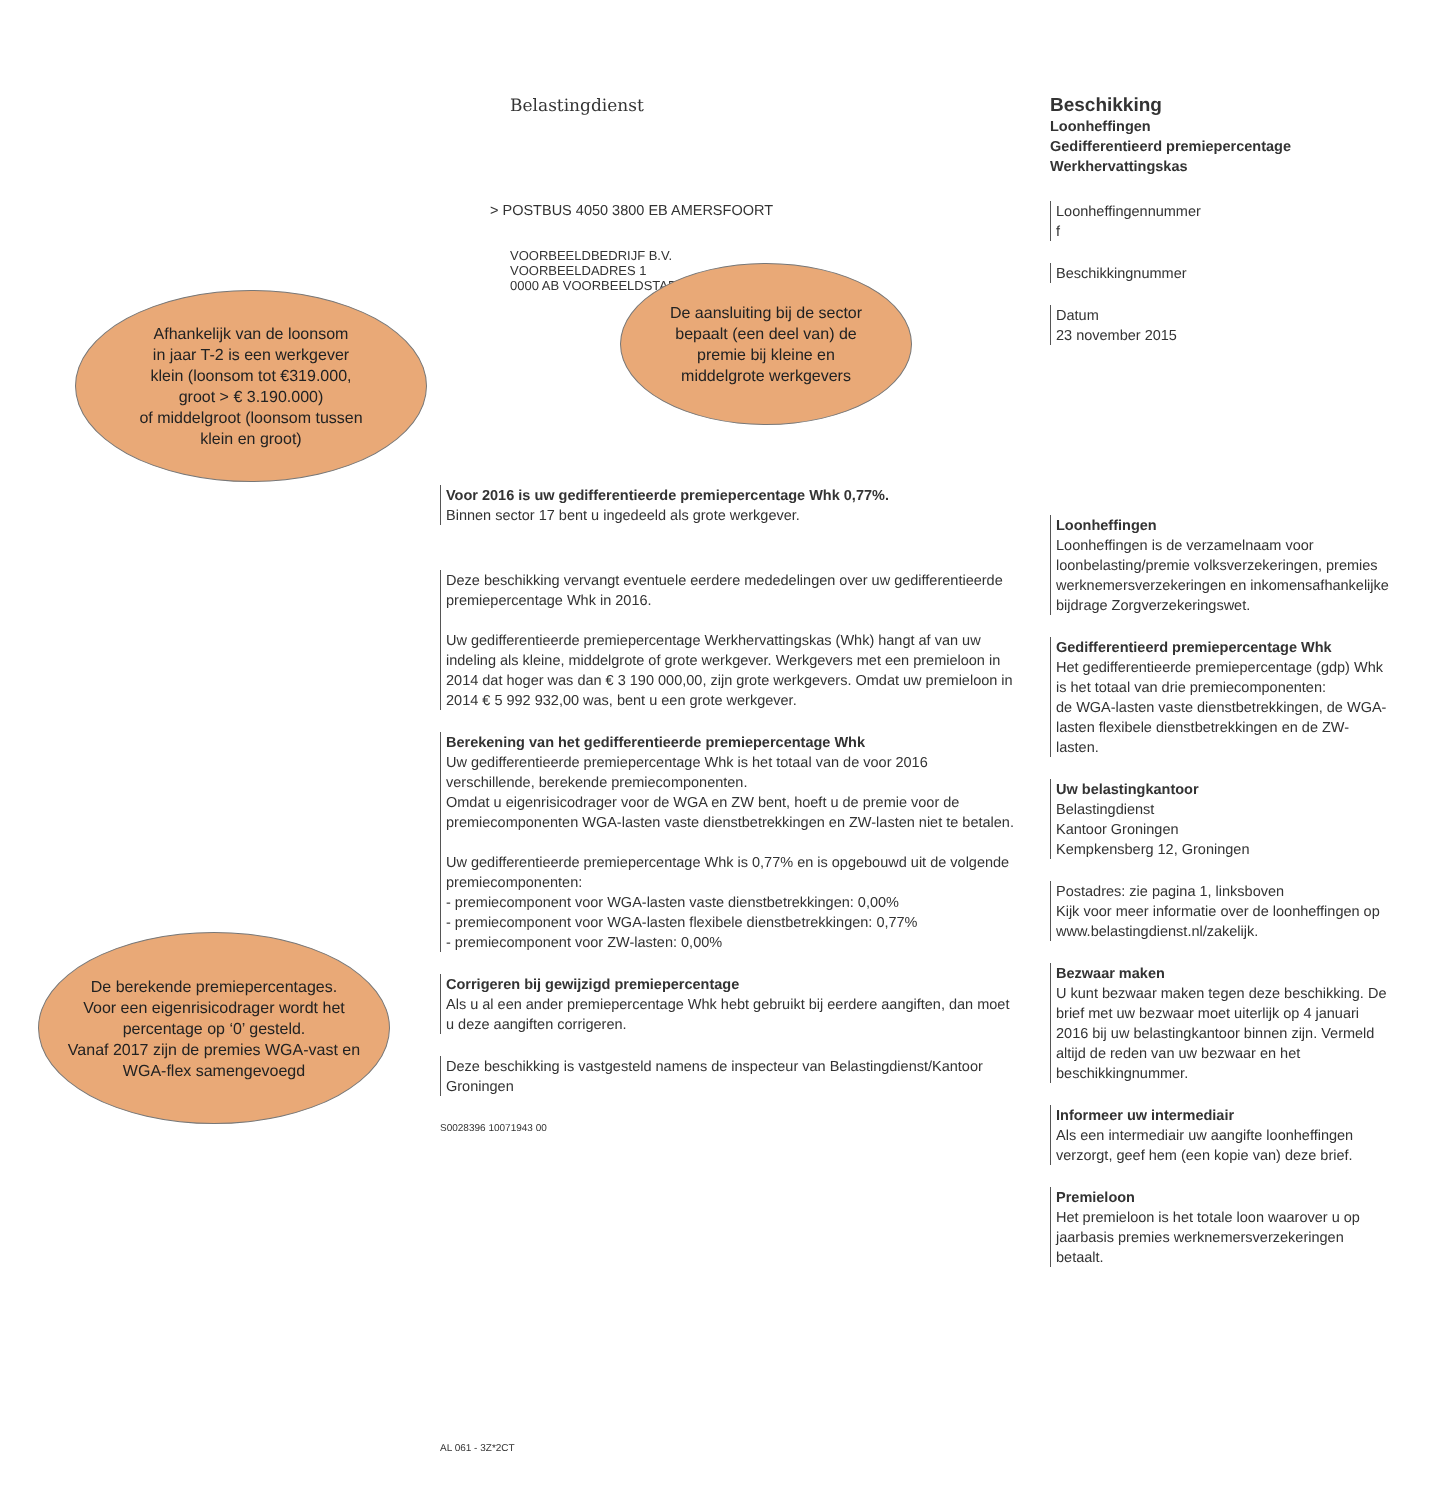Afhankelijk van de loonsom
in jaar T-2 is een werkgever
klein (loonsom tot €319.000,
groot > € 3.190.000)
of middelgroot (loonsom tussen
klein en groot)
De berekende premiepercentages.
Voor een eigenrisicodrager wordt het
percentage op ‘0’ gesteld.
Vanaf 2017 zijn de premies WGA-vast en
WGA-flex samengevoegd
Belastingdienst
> POSTBUS 4050 3800 EB AMERSFOORT
VOORBEELDBEDRIJF B.V.
VOORBEELDADRES 1
0000 AB VOORBEELDSTAD
De aansluiting bij de sector
bepaalt (een deel van) de
premie bij kleine en
middelgrote werkgevers
Voor 2016 is uw gedifferentieerde premiepercentage Whk 0,77%.
Binnen sector 17 bent u ingedeeld als grote werkgever.
Deze beschikking vervangt eventuele eerdere mededelingen over uw gedifferentieerde premiepercentage Whk in 2016.
Uw gedifferentieerde premiepercentage Werkhervattingskas (Whk) hangt af van uw indeling als kleine, middelgrote of grote werkgever. Werkgevers met een premieloon in 2014 dat hoger was dan € 3 190 000,00, zijn grote werkgevers. Omdat uw premieloon in 2014 € 5 992 932,00 was, bent u een grote werkgever.
Berekening van het gedifferentieerde premiepercentage Whk
Uw gedifferentieerde premiepercentage Whk is het totaal van de voor 2016 verschillende, berekende premiecomponenten.
Omdat u eigenrisicodrager voor de WGA en ZW bent, hoeft u de premie voor de premiecomponenten WGA-lasten vaste dienstbetrekkingen en ZW-lasten niet te betalen.
Uw gedifferentieerde premiepercentage Whk is 0,77% en is opgebouwd uit de volgende premiecomponenten:
- premiecomponent voor WGA-lasten vaste dienstbetrekkingen: 0,00%
- premiecomponent voor WGA-lasten flexibele dienstbetrekkingen: 0,77%
- premiecomponent voor ZW-lasten: 0,00%
Corrigeren bij gewijzigd premiepercentage
Als u al een ander premiepercentage Whk hebt gebruikt bij eerdere aangiften, dan moet u deze aangiften corrigeren.
Deze beschikking is vastgesteld namens de inspecteur van Belastingdienst/Kantoor Groningen
S0028396 10071943 00
AL 061 - 3Z*2CT
Beschikking
Loonheffingen
Gedifferentieerd premiepercentage
Werkhervattingskas
Loonheffingennummer
f
Beschikkingnummer
Datum
23 november 2015
Loonheffingen
Loonheffingen is de verzamelnaam voor loonbelasting/premie volksverzekeringen, premies werknemersverzekeringen en inkomensafhankelijke bijdrage Zorgverzekeringswet.
Gedifferentieerd premiepercentage Whk
Het gedifferentieerde premiepercentage (gdp) Whk is het totaal van drie premiecomponenten:
de WGA-lasten vaste dienstbetrekkingen, de WGA-lasten flexibele dienstbetrekkingen en de ZW-lasten.
Uw belastingkantoor
Belastingdienst
Kantoor Groningen
Kempkensberg 12, Groningen
Postadres: zie pagina 1, linksboven
Kijk voor meer informatie over de loonheffingen op
www.belastingdienst.nl/zakelijk.
Bezwaar maken
U kunt bezwaar maken tegen deze beschikking. De brief met uw bezwaar moet uiterlijk op 4 januari 2016 bij uw belastingkantoor binnen zijn. Vermeld altijd de reden van uw bezwaar en het beschikkingnummer.
Informeer uw intermediair
Als een intermediair uw aangifte loonheffingen verzorgt, geef hem (een kopie van) deze brief.
Premieloon
Het premieloon is het totale loon waarover u op jaarbasis premies werknemersverzekeringen betaalt.